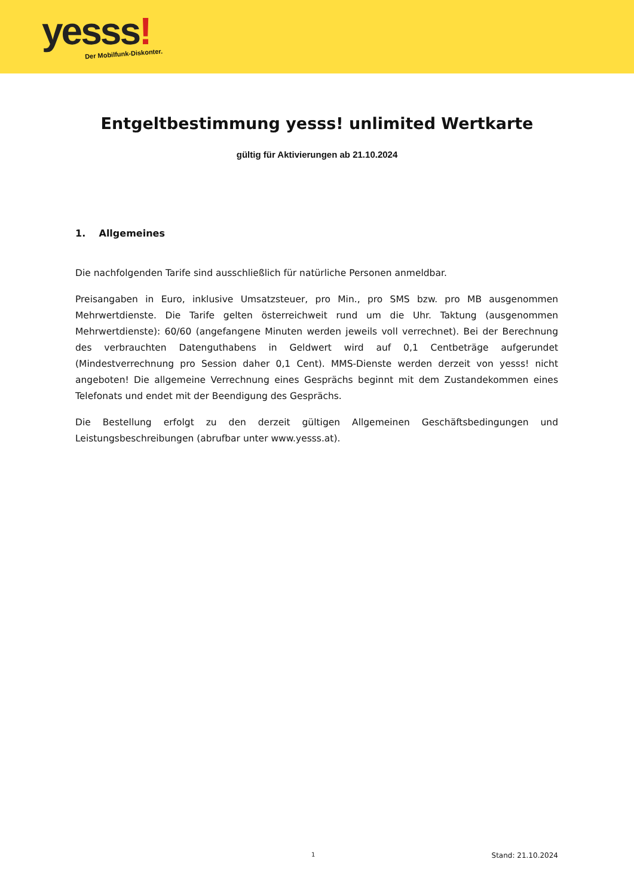yesss!
Der Mobilfunk-Diskonter.
Entgeltbestimmung yesss! unlimited Wertkarte
gültig für Aktivierungen ab 21.10.2024
1. Allgemeines
Die nachfolgenden Tarife sind ausschließlich für natürliche Personen anmeldbar.
Preisangaben in Euro, inklusive Umsatzsteuer, pro Min., pro SMS bzw. pro MB ausgenommen Mehrwertdienste. Die Tarife gelten österreichweit rund um die Uhr. Taktung (ausgenommen Mehrwertdienste): 60/60 (angefangene Minuten werden jeweils voll verrechnet). Bei der Berechnung des verbrauchten Datenguthabens in Geldwert wird auf 0,1 Centbeträge aufgerundet (Mindestverrechnung pro Session daher 0,1 Cent). MMS-Dienste werden derzeit von yesss! nicht angeboten! Die allgemeine Verrechnung eines Gesprächs beginnt mit dem Zustandekommen eines Telefonats und endet mit der Beendigung des Gesprächs.
Die Bestellung erfolgt zu den derzeit gültigen Allgemeinen Geschäftsbedingungen und Leistungsbeschreibungen (abrufbar unter www.yesss.at).
1 Stand: 21.10.2024